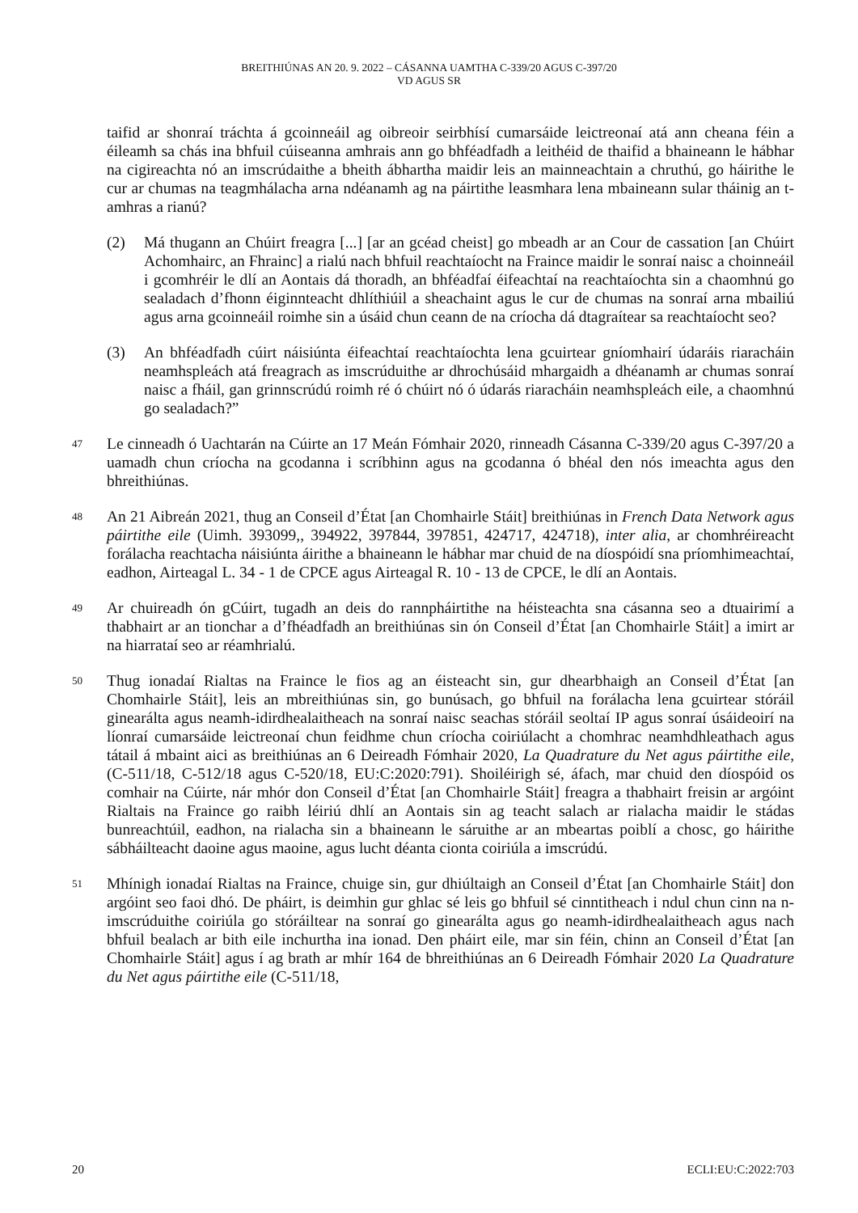BREITHIÚNAS AN 20. 9. 2022 – CÁSANNA UAMTHA C-339/20 AGUS C-397/20
VD AGUS SR
taifid ar shonraí tráchta á gcoinneáil ag oibreoir seirbhísí cumarsáide leictreonaí atá ann cheana féin a éileamh sa chás ina bhfuil cúiseanna amhrais ann go bhféadfadh a leithéid de thaifid a bhaineann le hábhar na cigireachta nó an imscrúdaithe a bheith ábhartha maidir leis an mainneachtain a chruthú, go háirithe le cur ar chumas na teagmhálacha arna ndéanamh ag na páirtithe leasmhara lena mbaineann sular tháinig an t-amhras a rianú?
(2) Má thugann an Chúirt freagra [...] [ar an gcéad cheist] go mbeadh ar an Cour de cassation [an Chúirt Achomhairc, an Fhrainc] a rialú nach bhfuil reachtaíocht na Fraince maidir le sonraí naisc a choinneáil i gcomhréir le dlí an Aontais dá thoradh, an bhféadfaí éifeachtaí na reachtaíochta sin a chaomhnú go sealadach d’fhonn éiginnteacht dhlíthiúil a sheachaint agus le cur de chumas na sonraí arna mbailiú agus arna gcoinneáil roimhe sin a úsáid chun ceann de na críocha dá dtagraítear sa reachtaíocht seo?
(3) An bhféadfadh cúirt náisiúnta éifeachtaí reachtaíochta lena gcuirtear gníomhairí údaráis riaracháin neamhspleách atá freagrach as imscrúduithe ar dhrochúsáid mhargaidh a dhéanamh ar chumas sonraí naisc a fháil, gan grinnscrúdú roimh ré ó chúirt nó ó údarás riaracháin neamhspleách eile, a chaomhnú go sealadach?”
47
Le cinneadh ó Uachtarán na Cúirte an 17 Meán Fómhair 2020, rinneadh Cásanna C-339/20 agus C-397/20 a uamadh chun críocha na gcodanna i scríbhinn agus na gcodanna ó bhéal den nós imeachta agus den bhreithiúnas.
48
An 21 Aibreán 2021, thug an Conseil d’État [an Chomhairle Stáit] breithiúnas in French Data Network agus páirtithe eile (Uimh. 393099,, 394922, 397844, 397851, 424717, 424718), inter alia, ar chomhréireacht forálacha reachtacha náisiúnta áirithe a bhaineann le hábhar mar chuid de na díospóidí sna príomhimeachtaí, eadhon, Airteagal L. 34 - 1 de CPCE agus Airteagal R. 10 - 13 de CPCE, le dlí an Aontais.
49
Ar chuireadh ón gCúirt, tugadh an deis do rannpháirtithe na héisteachta sna cásanna seo a dtuairimí a thabhairt ar an tionchar a d’fhéadfadh an breithiúnas sin ón Conseil d’État [an Chomhairle Stáit] a imirt ar na hiarrataí seo ar réamhrialú.
50
Thug ionadaí Rialtas na Fraince le fios ag an éisteacht sin, gur dhearbhaigh an Conseil d’État [an Chomhairle Stáit], leis an mbreithiúnas sin, go bunúsach, go bhfuil na forálacha lena gcuirtear stóráil ginearálta agus neamh-idirdhealaitheach na sonraí naisc seachas stóráil seoltaí IP agus sonraí úsáideoirí na líonraí cumarsáide leictreonaí chun feidhme chun críocha coiriúlacht a chomhrac neamhdhleathach agus tátail á mbaint aici as breithiúnas an 6 Deireadh Fómhair 2020, La Quadrature du Net agus páirtithe eile, (C-511/18, C-512/18 agus C-520/18, EU:C:2020:791). Shoiléirigh sé, áfach, mar chuid den díospóid os comhair na Cúirte, nár mhór don Conseil d’État [an Chomhairle Stáit] freagra a thabhairt freisin ar argóint Rialtais na Fraince go raibh léiriú dhlí an Aontais sin ag teacht salach ar rialacha maidir le stádas bunreachtúil, eadhon, na rialacha sin a bhaineann le sáruithe ar an mbeartas poiblí a chosc, go háirithe sábháilteacht daoine agus maoine, agus lucht déanta cionta coiriúla a imscrúdú.
51
Mhínigh ionadaí Rialtas na Fraince, chuige sin, gur dhiúltaigh an Conseil d’État [an Chomhairle Stáit] don argóint seo faoi dhó. De pháirt, is deimhin gur ghlac sé leis go bhfuil sé cinntitheach i ndul chun cinn na n-imscrúduithe coiriúla go stóráiltear na sonraí go ginearálta agus go neamh-idirdhealaitheach agus nach bhfuil bealach ar bith eile inchurtha ina ionad. Den pháirt eile, mar sin féin, chinn an Conseil d’État [an Chomhairle Stáit] agus í ag brath ar mhír 164 de bhreithiúnas an 6 Deireadh Fómhair 2020 La Quadrature du Net agus páirtithe eile (C-511/18,
20 ECLI:EU:C:2022:703